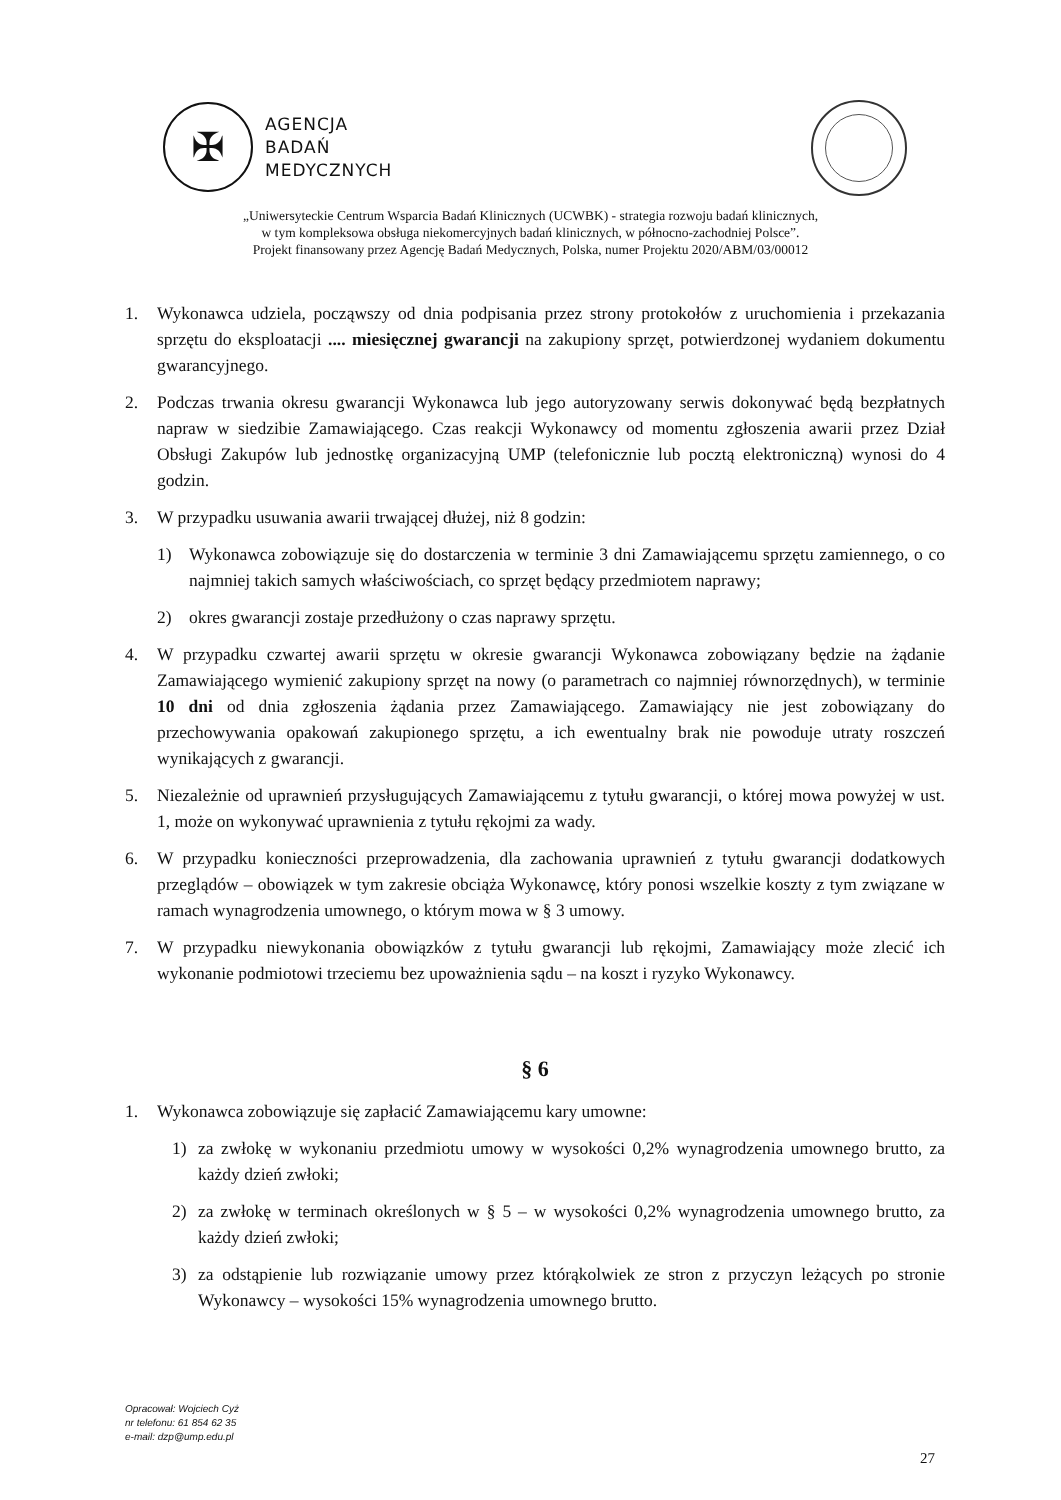✠
AGENCJA
BADAŃ
MEDYCZNYCH
„Uniwersyteckie Centrum Wsparcia Badań Klinicznych (UCWBK) - strategia rozwoju badań klinicznych,
w tym kompleksowa obsługa niekomercyjnych badań klinicznych, w północno-zachodniej Polsce”.
Projekt finansowany przez Agencję Badań Medycznych, Polska, numer Projektu 2020/ABM/03/00012
1. Wykonawca udziela, począwszy od dnia podpisania przez strony protokołów z uruchomienia i przekazania sprzętu do eksploatacji .... miesięcznej gwarancji na zakupiony sprzęt, potwierdzonej wydaniem dokumentu gwarancyjnego.
2. Podczas trwania okresu gwarancji Wykonawca lub jego autoryzowany serwis dokonywać będą bezpłatnych napraw w siedzibie Zamawiającego. Czas reakcji Wykonawcy od momentu zgłoszenia awarii przez Dział Obsługi Zakupów lub jednostkę organizacyjną UMP (telefonicznie lub pocztą elektroniczną) wynosi do 4 godzin.
3. W przypadku usuwania awarii trwającej dłużej, niż 8 godzin:
1) Wykonawca zobowiązuje się do dostarczenia w terminie 3 dni Zamawiającemu sprzętu zamiennego, o co najmniej takich samych właściwościach, co sprzęt będący przedmiotem naprawy;
2) okres gwarancji zostaje przedłużony o czas naprawy sprzętu.
4. W przypadku czwartej awarii sprzętu w okresie gwarancji Wykonawca zobowiązany będzie na żądanie Zamawiającego wymienić zakupiony sprzęt na nowy (o parametrach co najmniej równorzędnych), w terminie 10 dni od dnia zgłoszenia żądania przez Zamawiającego. Zamawiający nie jest zobowiązany do przechowywania opakowań zakupionego sprzętu, a ich ewentualny brak nie powoduje utraty roszczeń wynikających z gwarancji.
5. Niezależnie od uprawnień przysługujących Zamawiającemu z tytułu gwarancji, o której mowa powyżej w ust. 1, może on wykonywać uprawnienia z tytułu rękojmi za wady.
6. W przypadku konieczności przeprowadzenia, dla zachowania uprawnień z tytułu gwarancji dodatkowych przeglądów – obowiązek w tym zakresie obciąża Wykonawcę, który ponosi wszelkie koszty z tym związane w ramach wynagrodzenia umownego, o którym mowa w § 3 umowy.
7. W przypadku niewykonania obowiązków z tytułu gwarancji lub rękojmi, Zamawiający może zlecić ich wykonanie podmiotowi trzeciemu bez upoważnienia sądu – na koszt i ryzyko Wykonawcy.
§ 6
1. Wykonawca zobowiązuje się zapłacić Zamawiającemu kary umowne:
1) za zwłokę w wykonaniu przedmiotu umowy w wysokości 0,2% wynagrodzenia umownego brutto, za każdy dzień zwłoki;
2) za zwłokę w terminach określonych w § 5 – w wysokości 0,2% wynagrodzenia umownego brutto, za każdy dzień zwłoki;
3) za odstąpienie lub rozwiązanie umowy przez którąkolwiek ze stron z przyczyn leżących po stronie Wykonawcy – wysokości 15% wynagrodzenia umownego brutto.
Opracował: Wojciech Cyż
nr telefonu: 61 854 62 35
e-mail: dzp@ump.edu.pl
27